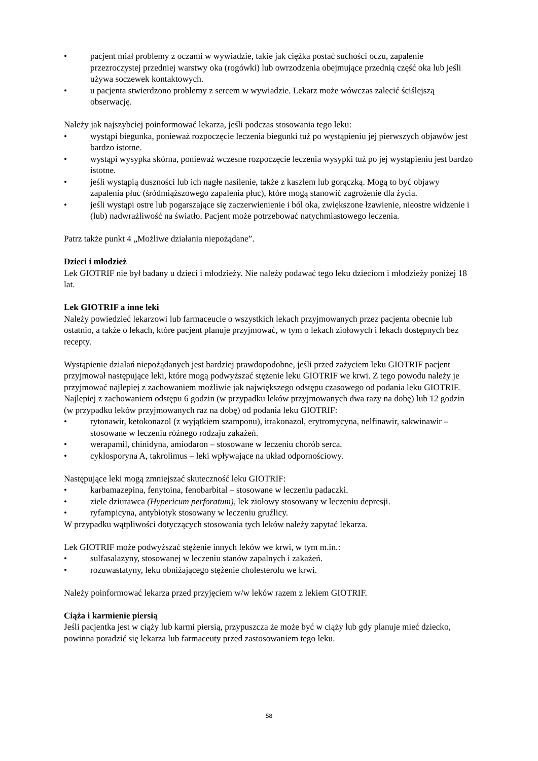• pacjent miał problemy z oczami w wywiadzie, takie jak ciężka postać suchości oczu, zapalenie przezroczystej przedniej warstwy oka (rogówki) lub owrzodzenia obejmujące przednią część oka lub jeśli używa soczewek kontaktowych.
• u pacjenta stwierdzono problemy z sercem w wywiadzie. Lekarz może wówczas zalecić ściślejszą obserwację.
Należy jak najszybciej poinformować lekarza, jeśli podczas stosowania tego leku:
• wystąpi biegunka, ponieważ rozpoczęcie leczenia biegunki tuż po wystąpieniu jej pierwszych objawów jest bardzo istotne.
• wystąpi wysypka skórna, ponieważ wczesne rozpoczęcie leczenia wysypki tuż po jej wystąpieniu jest bardzo istotne.
• jeśli wystąpią duszności lub ich nagłe nasilenie, także z kaszlem lub gorączką. Mogą to być objawy zapalenia płuc (śródmiąższowego zapalenia płuc), które mogą stanowić zagrożenie dla życia.
• jeśli wystąpi ostre lub pogarszające się zaczerwienienie i ból oka, zwiększone łzawienie, nieostre widzenie i (lub) nadwrażliwość na światło. Pacjent może potrzebować natychmiastowego leczenia.
Patrz także punkt 4 „Możliwe działania niepożądane”.
Dzieci i młodzież
Lek GIOTRIF nie był badany u dzieci i młodzieży. Nie należy podawać tego leku dzieciom i młodzieży poniżej 18 lat.
Lek GIOTRIF a inne leki
Należy powiedzieć lekarzowi lub farmaceucie o wszystkich lekach przyjmowanych przez pacjenta obecnie lub ostatnio, a także o lekach, które pacjent planuje przyjmować, w tym o lekach ziołowych i lekach dostępnych bez recepty.
Wystąpienie działań niepożądanych jest bardziej prawdopodobne, jeśli przed zażyciem leku GIOTRIF pacjent przyjmował następujące leki, które mogą podwyższać stężenie leku GIOTRIF we krwi. Z tego powodu należy je przyjmować najlepiej z zachowaniem możliwie jak największego odstępu czasowego od podania leku GIOTRIF. Najlepiej z zachowaniem odstępu 6 godzin (w przypadku leków przyjmowanych dwa razy na dobę) lub 12 godzin (w przypadku leków przyjmowanych raz na dobę) od podania leku GIOTRIF:
• rytonawir, ketokonazol (z wyjątkiem szamponu), itrakonazol, erytromycyna, nelfinawir, sakwinawir – stosowane w leczeniu różnego rodzaju zakażeń.
• werapamil, chinidyna, amiodaron – stosowane w leczeniu chorób serca.
• cyklosporyna A, takrolimus – leki wpływające na układ odpornościowy.
Następujące leki mogą zmniejszać skuteczność leku GIOTRIF:
• karbamazepina, fenytoina, fenobarbital – stosowane w leczeniu padaczki.
• ziele dziurawca (Hypericum perforatum), lek ziołowy stosowany w leczeniu depresji.
• ryfampicyna, antybiotyk stosowany w leczeniu gruźlicy.
W przypadku wątpliwości dotyczących stosowania tych leków należy zapytać lekarza.
Lek GIOTRIF może podwyższać stężenie innych leków we krwi, w tym m.in.:
• sulfasalazyny, stosowanej w leczeniu stanów zapalnych i zakażeń.
• rozuwastatyny, leku obniżającego stężenie cholesterolu we krwi.
Należy poinformować lekarza przed przyjęciem w/w leków razem z lekiem GIOTRIF.
Ciąża i karmienie piersią
Jeśli pacjentka jest w ciąży lub karmi piersią, przypuszcza że może być w ciąży lub gdy planuje mieć dziecko, powinna poradzić się lekarza lub farmaceuty przed zastosowaniem tego leku.
58